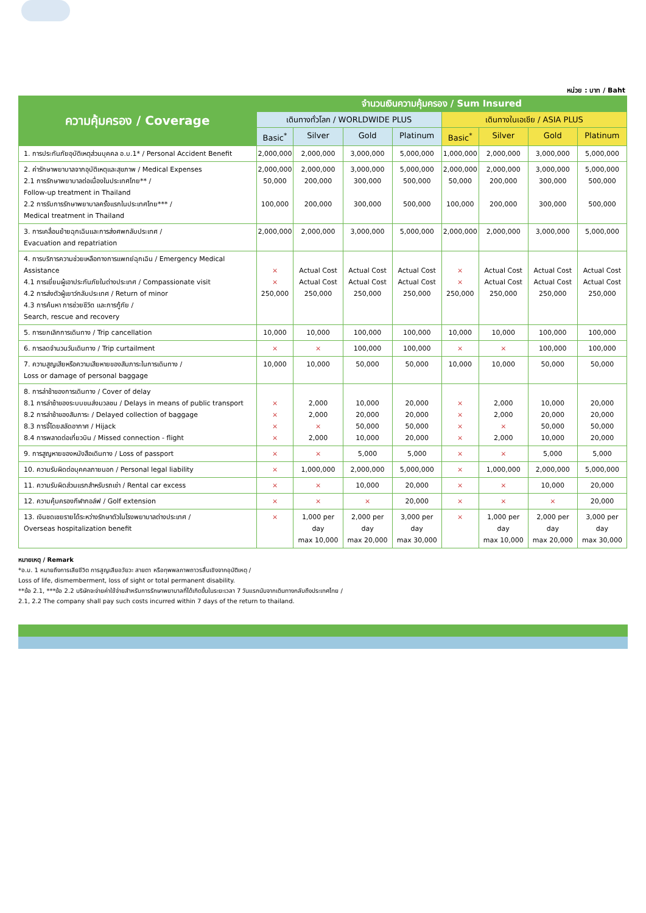หน่วย : บาท / Baht
| ความคุ้มครอง / Coverage | จำนวนเงินความคุ้มครอง / Sum Insured | | | | | | | |
| --- | --- | --- | --- | --- | --- | --- | --- | --- |
| | เดินทางทั่วโลก / WORLDWIDE PLUS | | | | เดินทางในเอเชีย / ASIA PLUS | | | |
| | Basic<sup>*</sup> | Silver | Gold | Platinum | Basic<sup>*</sup> | Silver | Gold | Platinum |
| 1. การประกันภัยอุบัติเหตุส่วนบุคคล อ.บ.1* / Personal Accident Benefit | 2,000,000 | 2,000,000 | 3,000,000 | 5,000,000 | 1,000,000 | 2,000,000 | 3,000,000 | 5,000,000 |
| 2. ค่ารักษาพยาบาลจากอุบัติเหตุและสุขภาพ / Medical Expenses 2.1 การรักษาพยาบาลต่อเนื่องในประเทศไทย** / Follow-up treatment in Thailand 2.2 การรับการรักษาพยาบาลครั้งแรกในประเทศไทย*** / Medical treatment in Thailand | 2,000,000 50,000 100,000 | 2,000,000 200,000 200,000 | 3,000,000 300,000 300,000 | 5,000,000 500,000 500,000 | 2,000,000 50,000 100,000 | 2,000,000 200,000 200,000 | 3,000,000 300,000 300,000 | 5,000,000 500,000 500,000 |
| 3. การเคลื่อนย้ายฉุกเฉินและการส่งศพกลับประเทศ / Evacuation and repatriation | 2,000,000 | 2,000,000 | 3,000,000 | 5,000,000 | 2,000,000 | 2,000,000 | 3,000,000 | 5,000,000 |
| 4. การบริการความช่วยเหลือทางการแพทย์ฉุกเฉิน / Emergency Medical Assistance 4.1 การเยี่ยมผู้เอาประกันภัยในต่างประเทศ / Compassionate visit 4.2 การส่งตัวผู้เยาว์กลับประเทศ / Return of minor 4.3 การค้นหา การช่วยชีวิต และการกู้ภัย / Search, rescue and recovery | × × 250,000 | Actual Cost Actual Cost 250,000 | Actual Cost Actual Cost 250,000 | Actual Cost Actual Cost 250,000 | × × 250,000 | Actual Cost Actual Cost 250,000 | Actual Cost Actual Cost 250,000 | Actual Cost Actual Cost 250,000 |
| 5. การยกเลิกการเดินทาง / Trip cancellation | 10,000 | 10,000 | 100,000 | 100,000 | 10,000 | 10,000 | 100,000 | 100,000 |
| 6. การลดจำนวนวันเดินทาง / Trip curtailment | × | × | 100,000 | 100,000 | × | × | 100,000 | 100,000 |
| 7. ความสูญเสียหรือความเสียหายของสัมภาระในการเดินทาง / Loss or damage of personal baggage | 10,000 | 10,000 | 50,000 | 50,000 | 10,000 | 10,000 | 50,000 | 50,000 |
| 8. การล่าช้าของการเดินทาง / Cover of delay 8.1 การล่าช้าของระบบขนส่งมวลชน / Delays in means of public transport 8.2 การล่าช้าของสัมภาระ / Delayed collection of baggage 8.3 การจี้โดยสลัดอากาศ / Hijack 8.4 การพลาดต่อเที่ยวบิน / Missed connection - flight | × × × × | 2,000 2,000 × 2,000 | 10,000 20,000 50,000 10,000 | 20,000 20,000 50,000 20,000 | × × × × | 2,000 2,000 × 2,000 | 10,000 20,000 50,000 10,000 | 20,000 20,000 50,000 20,000 |
| 9. การสูญหายของหนังสือเดินทาง / Loss of passport | × | × | 5,000 | 5,000 | × | × | 5,000 | 5,000 |
| 10. ความรับผิดต่อบุคคลภายนอก / Personal legal liability | × | 1,000,000 | 2,000,000 | 5,000,000 | × | 1,000,000 | 2,000,000 | 5,000,000 |
| 11. ความรับผิดส่วนแรกสำหรับรถเช่า / Rental car excess | × | × | 10,000 | 20,000 | × | × | 10,000 | 20,000 |
| 12. ความคุ้มครองกีฬากอล์ฟ / Golf extension | × | × | × | 20,000 | × | × | × | 20,000 |
| 13. เงินชดเชยรายได้ระหว่างรักษาตัวในโรงพยาบาลต่างประเทศ / Overseas hospitalization benefit | × | 1,000 per day max 10,000 | 2,000 per day max 20,000 | 3,000 per day max 30,000 | × | 1,000 per day max 10,000 | 2,000 per day max 20,000 | 3,000 per day max 30,000 |
หมายเหตุ / Remark
*อ.บ. 1 หมายถึงการเสียชีวิต การสูญเสียอวัยวะ สายตา หรือทุพพลภาพถาวรสิ้นเชิงจากอุบัติเหตุ /
Loss of life, dismemberment, loss of sight or total permanent disability.
**ข้อ 2.1, ***ข้อ 2.2 บริษัทจะจ่ายค่าใช้จ่ายสำหรับการรักษาพยาบาลที่ได้เกิดขึ้นในระยะเวลา 7 วันแรกนับจากเดินทางกลับถึงประเทศไทย /
2.1, 2.2 The company shall pay such costs incurred within 7 days of the return to thailand.